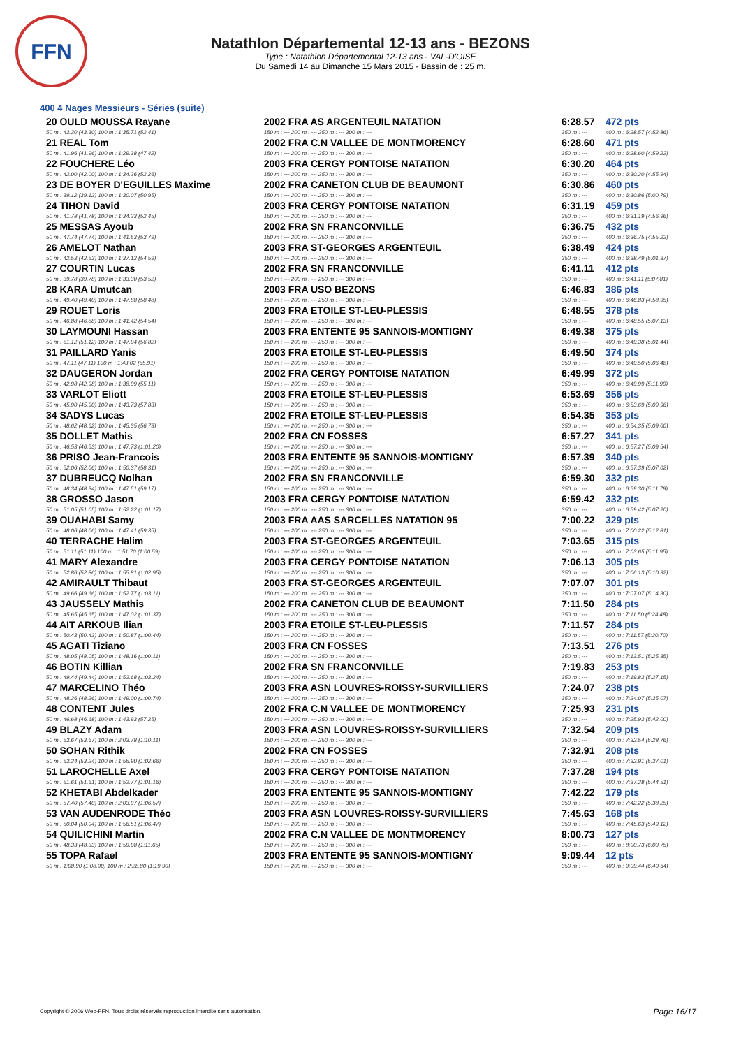FFN
Natathlon Départemental 12-13 ans - BEZONS
Type : Natathlon Départemental 12-13 ans - VAL-D'OISE
Du Samedi 14 au Dimanche 15 Mars 2015 - Bassin de : 25 m.
400 4 Nages Messieurs - Séries (suite)
| 20 OULD MOUSSA Rayane | 2002 FRA AS ARGENTEUIL NATATION | 6:28.57 | 472 pts |
| 50 m : 43.30 (43.30) 100 m : 1:35.71 (52.41) | 150 m : --- 200 m : --- 250 m : --- 300 m : --- | 350 m : --- | 400 m : 6:28.57 (4:52.86) |
| 21 REAL Tom | 2002 FRA C.N VALLEE DE MONTMORENCY | 6:28.60 | 471 pts |
| 50 m : 41.96 (41.96) 100 m : 1:29.38 (47.42) | 150 m : --- 200 m : --- 250 m : --- 300 m : --- | 350 m : --- | 400 m : 6:28.60 (4:59.22) |
| 22 FOUCHERE Léo | 2003 FRA CERGY PONTOISE NATATION | 6:30.20 | 464 pts |
| 50 m : 42.00 (42.00) 100 m : 1:34.26 (52.26) | 150 m : --- 200 m : --- 250 m : --- 300 m : --- | 350 m : --- | 400 m : 6:30.20 (4:55.94) |
| 23 DE BOYER D'EGUILLES Maxime | 2002 FRA CANETON CLUB DE BEAUMONT | 6:30.86 | 460 pts |
| 50 m : 39.12 (39.12) 100 m : 1:30.07 (50.95) | 150 m : --- 200 m : --- 250 m : --- 300 m : --- | 350 m : --- | 400 m : 6:30.86 (5:00.79) |
| 24 TIHON David | 2003 FRA CERGY PONTOISE NATATION | 6:31.19 | 459 pts |
| 50 m : 41.78 (41.78) 100 m : 1:34.23 (52.45) | 150 m : --- 200 m : --- 250 m : --- 300 m : --- | 350 m : --- | 400 m : 6:31.19 (4:56.96) |
| 25 MESSAS Ayoub | 2002 FRA SN FRANCONVILLE | 6:36.75 | 432 pts |
| 50 m : 47.74 (47.74) 100 m : 1:41.53 (53.79) | 150 m : --- 200 m : --- 250 m : --- 300 m : --- | 350 m : --- | 400 m : 6:36.75 (4:55.22) |
| 26 AMELOT Nathan | 2003 FRA ST-GEORGES ARGENTEUIL | 6:38.49 | 424 pts |
| 50 m : 42.53 (42.53) 100 m : 1:37.12 (54.59) | 150 m : --- 200 m : --- 250 m : --- 300 m : --- | 350 m : --- | 400 m : 6:38.49 (5:01.37) |
| 27 COURTIN Lucas | 2002 FRA SN FRANCONVILLE | 6:41.11 | 412 pts |
| 50 m : 39.78 (39.78) 100 m : 1:33.30 (53.52) | 150 m : --- 200 m : --- 250 m : --- 300 m : --- | 350 m : --- | 400 m : 6:41.11 (5:07.81) |
| 28 KARA Umutcan | 2003 FRA USO BEZONS | 6:46.83 | 386 pts |
| 50 m : 49.40 (49.40) 100 m : 1:47.88 (58.48) | 150 m : --- 200 m : --- 250 m : --- 300 m : --- | 350 m : --- | 400 m : 6:46.83 (4:58.95) |
| 29 ROUET Loris | 2003 FRA ETOILE ST-LEU-PLESSIS | 6:48.55 | 378 pts |
| 50 m : 46.88 (46.88) 100 m : 1:41.42 (54.54) | 150 m : --- 200 m : --- 250 m : --- 300 m : --- | 350 m : --- | 400 m : 6:48.55 (5:07.13) |
| 30 LAYMOUNI Hassan | 2003 FRA ENTENTE 95 SANNOIS-MONTIGNY | 6:49.38 | 375 pts |
| 50 m : 51.12 (51.12) 100 m : 1:47.94 (56.82) | 150 m : --- 200 m : --- 250 m : --- 300 m : --- | 350 m : --- | 400 m : 6:49.38 (5:01.44) |
| 31 PAILLARD Yanis | 2003 FRA ETOILE ST-LEU-PLESSIS | 6:49.50 | 374 pts |
| 50 m : 47.11 (47.11) 100 m : 1:43.02 (55.91) | 150 m : --- 200 m : --- 250 m : --- 300 m : --- | 350 m : --- | 400 m : 6:49.50 (5:06.48) |
| 32 DAUGERON Jordan | 2002 FRA CERGY PONTOISE NATATION | 6:49.99 | 372 pts |
| 50 m : 42.98 (42.98) 100 m : 1:38.09 (55.11) | 150 m : --- 200 m : --- 250 m : --- 300 m : --- | 350 m : --- | 400 m : 6:49.99 (5:11.90) |
| 33 VARLOT Eliott | 2003 FRA ETOILE ST-LEU-PLESSIS | 6:53.69 | 356 pts |
| 50 m : 45.90 (45.90) 100 m : 1:43.73 (57.83) | 150 m : --- 200 m : --- 250 m : --- 300 m : --- | 350 m : --- | 400 m : 6:53.69 (5:09.96) |
| 34 SADYS Lucas | 2002 FRA ETOILE ST-LEU-PLESSIS | 6:54.35 | 353 pts |
| 50 m : 48.62 (48.62) 100 m : 1:45.35 (56.73) | 150 m : --- 200 m : --- 250 m : --- 300 m : --- | 350 m : --- | 400 m : 6:54.35 (5:09.00) |
| 35 DOLLET Mathis | 2002 FRA CN FOSSES | 6:57.27 | 341 pts |
| 50 m : 46.53 (46.53) 100 m : 1:47.73 (1:01.20) | 150 m : --- 200 m : --- 250 m : --- 300 m : --- | 350 m : --- | 400 m : 6:57.27 (5:09.54) |
| 36 PRISO Jean-Francois | 2003 FRA ENTENTE 95 SANNOIS-MONTIGNY | 6:57.39 | 340 pts |
| 50 m : 52.06 (52.06) 100 m : 1:50.37 (58.31) | 150 m : --- 200 m : --- 250 m : --- 300 m : --- | 350 m : --- | 400 m : 6:57.39 (5:07.02) |
| 37 DUBREUCQ Nolhan | 2002 FRA SN FRANCONVILLE | 6:59.30 | 332 pts |
| 50 m : 48.34 (48.34) 100 m : 1:47.51 (59.17) | 150 m : --- 200 m : --- 250 m : --- 300 m : --- | 350 m : --- | 400 m : 6:59.30 (5:11.79) |
| 38 GROSSO Jason | 2003 FRA CERGY PONTOISE NATATION | 6:59.42 | 332 pts |
| 50 m : 51.05 (51.05) 100 m : 1:52.22 (1:01.17) | 150 m : --- 200 m : --- 250 m : --- 300 m : --- | 350 m : --- | 400 m : 6:59.42 (5:07.20) |
| 39 OUAHABI Samy | 2003 FRA AAS SARCELLES NATATION 95 | 7:00.22 | 329 pts |
| 50 m : 48.06 (48.06) 100 m : 1:47.41 (59.35) | 150 m : --- 200 m : --- 250 m : --- 300 m : --- | 350 m : --- | 400 m : 7:00.22 (5:12.81) |
| 40 TERRACHE Halim | 2003 FRA ST-GEORGES ARGENTEUIL | 7:03.65 | 315 pts |
| 50 m : 51.11 (51.11) 100 m : 1:51.70 (1:00.59) | 150 m : --- 200 m : --- 250 m : --- 300 m : --- | 350 m : --- | 400 m : 7:03.65 (5:11.95) |
| 41 MARY Alexandre | 2003 FRA CERGY PONTOISE NATATION | 7:06.13 | 305 pts |
| 50 m : 52.86 (52.86) 100 m : 1:55.81 (1:02.95) | 150 m : --- 200 m : --- 250 m : --- 300 m : --- | 350 m : --- | 400 m : 7:06.13 (5:10.32) |
| 42 AMIRAULT Thibaut | 2003 FRA ST-GEORGES ARGENTEUIL | 7:07.07 | 301 pts |
| 50 m : 49.66 (49.66) 100 m : 1:52.77 (1:03.11) | 150 m : --- 200 m : --- 250 m : --- 300 m : --- | 350 m : --- | 400 m : 7:07.07 (5:14.30) |
| 43 JAUSSELY Mathis | 2002 FRA CANETON CLUB DE BEAUMONT | 7:11.50 | 284 pts |
| 50 m : 45.65 (45.65) 100 m : 1:47.02 (1:01.37) | 150 m : --- 200 m : --- 250 m : --- 300 m : --- | 350 m : --- | 400 m : 7:11.50 (5:24.48) |
| 44 AIT ARKOUB Ilian | 2003 FRA ETOILE ST-LEU-PLESSIS | 7:11.57 | 284 pts |
| 50 m : 50.43 (50.43) 100 m : 1:50.87 (1:00.44) | 150 m : --- 200 m : --- 250 m : --- 300 m : --- | 350 m : --- | 400 m : 7:11.57 (5:20.70) |
| 45 AGATI Tiziano | 2003 FRA CN FOSSES | 7:13.51 | 276 pts |
| 50 m : 48.05 (48.05) 100 m : 1:48.16 (1:00.11) | 150 m : --- 200 m : --- 250 m : --- 300 m : --- | 350 m : --- | 400 m : 7:13.51 (5:25.35) |
| 46 BOTIN Killian | 2002 FRA SN FRANCONVILLE | 7:19.83 | 253 pts |
| 50 m : 49.44 (49.44) 100 m : 1:52.68 (1:03.24) | 150 m : --- 200 m : --- 250 m : --- 300 m : --- | 350 m : --- | 400 m : 7:19.83 (5:27.15) |
| 47 MARCELINO Théo | 2003 FRA ASN LOUVRES-ROISSY-SURVILLIERS | 7:24.07 | 238 pts |
| 50 m : 48.26 (48.26) 100 m : 1:49.00 (1:00.74) | 150 m : --- 200 m : --- 250 m : --- 300 m : --- | 350 m : --- | 400 m : 7:24.07 (5:35.07) |
| 48 CONTENT Jules | 2002 FRA C.N VALLEE DE MONTMORENCY | 7:25.93 | 231 pts |
| 50 m : 46.68 (46.68) 100 m : 1:43.93 (57.25) | 150 m : --- 200 m : --- 250 m : --- 300 m : --- | 350 m : --- | 400 m : 7:25.93 (5:42.00) |
| 49 BLAZY Adam | 2003 FRA ASN LOUVRES-ROISSY-SURVILLIERS | 7:32.54 | 209 pts |
| 50 m : 53.67 (53.67) 100 m : 2:03.78 (1:10.11) | 150 m : --- 200 m : --- 250 m : --- 300 m : --- | 350 m : --- | 400 m : 7:32.54 (5:28.76) |
| 50 SOHAN Rithik | 2002 FRA CN FOSSES | 7:32.91 | 208 pts |
| 50 m : 53.24 (53.24) 100 m : 1:55.90 (1:02.66) | 150 m : --- 200 m : --- 250 m : --- 300 m : --- | 350 m : --- | 400 m : 7:32.91 (5:37.01) |
| 51 LAROCHELLE Axel | 2003 FRA CERGY PONTOISE NATATION | 7:37.28 | 194 pts |
| 50 m : 51.61 (51.61) 100 m : 1:52.77 (1:01.16) | 150 m : --- 200 m : --- 250 m : --- 300 m : --- | 350 m : --- | 400 m : 7:37.28 (5:44.51) |
| 52 KHETABI Abdelkader | 2003 FRA ENTENTE 95 SANNOIS-MONTIGNY | 7:42.22 | 179 pts |
| 50 m : 57.40 (57.40) 100 m : 2:03.97 (1:06.57) | 150 m : --- 200 m : --- 250 m : --- 300 m : --- | 350 m : --- | 400 m : 7:42.22 (5:38.25) |
| 53 VAN AUDENRODE Théo | 2003 FRA ASN LOUVRES-ROISSY-SURVILLIERS | 7:45.63 | 168 pts |
| 50 m : 50.04 (50.04) 100 m : 1:56.51 (1:06.47) | 150 m : --- 200 m : --- 250 m : --- 300 m : --- | 350 m : --- | 400 m : 7:45.63 (5:49.12) |
| 54 QUILICHINI Martin | 2002 FRA C.N VALLEE DE MONTMORENCY | 8:00.73 | 127 pts |
| 50 m : 48.33 (48.33) 100 m : 1:59.98 (1:11.65) | 150 m : --- 200 m : --- 250 m : --- 300 m : --- | 350 m : --- | 400 m : 8:00.73 (6:00.75) |
| 55 TOPA Rafael | 2003 FRA ENTENTE 95 SANNOIS-MONTIGNY | 9:09.44 | 12 pts |
| 50 m : 1:08.90 (1:08.90) 100 m : 2:28.80 (1:19.90) | 150 m : --- 200 m : --- 250 m : --- 300 m : --- | 350 m : --- | 400 m : 9:09.44 (6:40.64) |
Copyright © 2006 Web-FFN. Tous droits réservés reproduction interdite sans autorisation.
Page 16/17